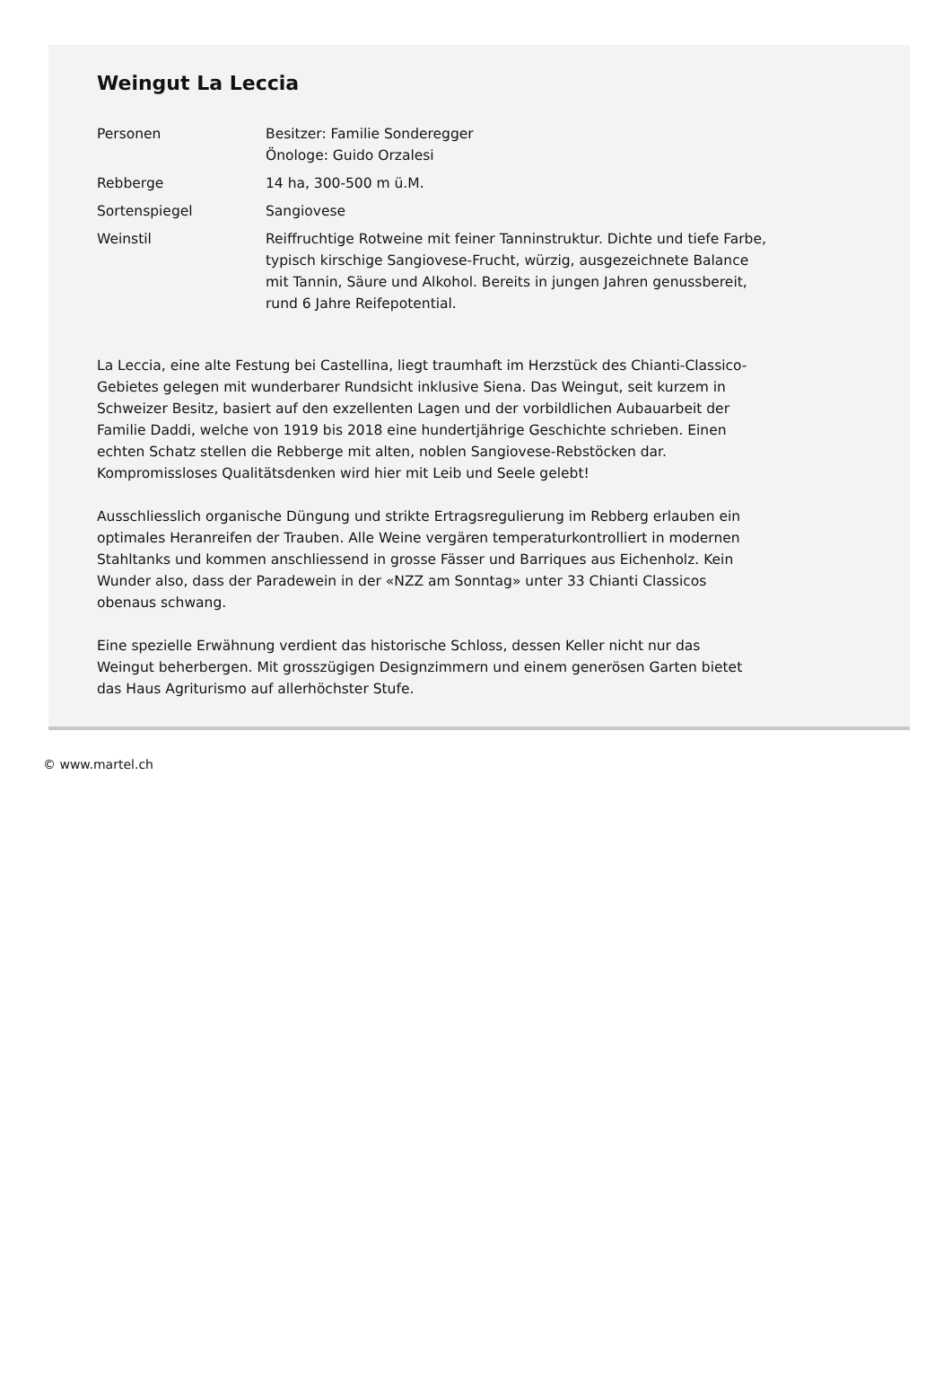Weingut La Leccia
| Personen | Besitzer: Familie Sonderegger Önologe: Guido Orzalesi |
| Rebberge | 14 ha, 300-500 m ü.M. |
| Sortenspiegel | Sangiovese |
| Weinstil | Reiffruchtige Rotweine mit feiner Tanninstruktur. Dichte und tiefe Farbe, typisch kirschige Sangiovese-Frucht, würzig, ausgezeichnete Balance mit Tannin, Säure und Alkohol. Bereits in jungen Jahren genussbereit, rund 6 Jahre Reifepotential. |
La Leccia, eine alte Festung bei Castellina, liegt traumhaft im Herzstück des Chianti-Classico-Gebietes gelegen mit wunderbarer Rundsicht inklusive Siena. Das Weingut, seit kurzem in Schweizer Besitz, basiert auf den exzellenten Lagen und der vorbildlichen Aubauarbeit der Familie Daddi, welche von 1919 bis 2018 eine hundertjährige Geschichte schrieben. Einen echten Schatz stellen die Rebberge mit alten, noblen Sangiovese-Rebstöcken dar. Kompromissloses Qualitätsdenken wird hier mit Leib und Seele gelebt!
Ausschliesslich organische Düngung und strikte Ertragsregulierung im Rebberg erlauben ein optimales Heranreifen der Trauben. Alle Weine vergären temperaturkontrolliert in modernen Stahltanks und kommen anschliessend in grosse Fässer und Barriques aus Eichenholz. Kein Wunder also, dass der Paradewein in der «NZZ am Sonntag» unter 33 Chianti Classicos obenaus schwang.
Eine spezielle Erwähnung verdient das historische Schloss, dessen Keller nicht nur das Weingut beherbergen. Mit grosszügigen Designzimmern und einem generösen Garten bietet das Haus Agriturismo auf allerhöchster Stufe.
© www.martel.ch